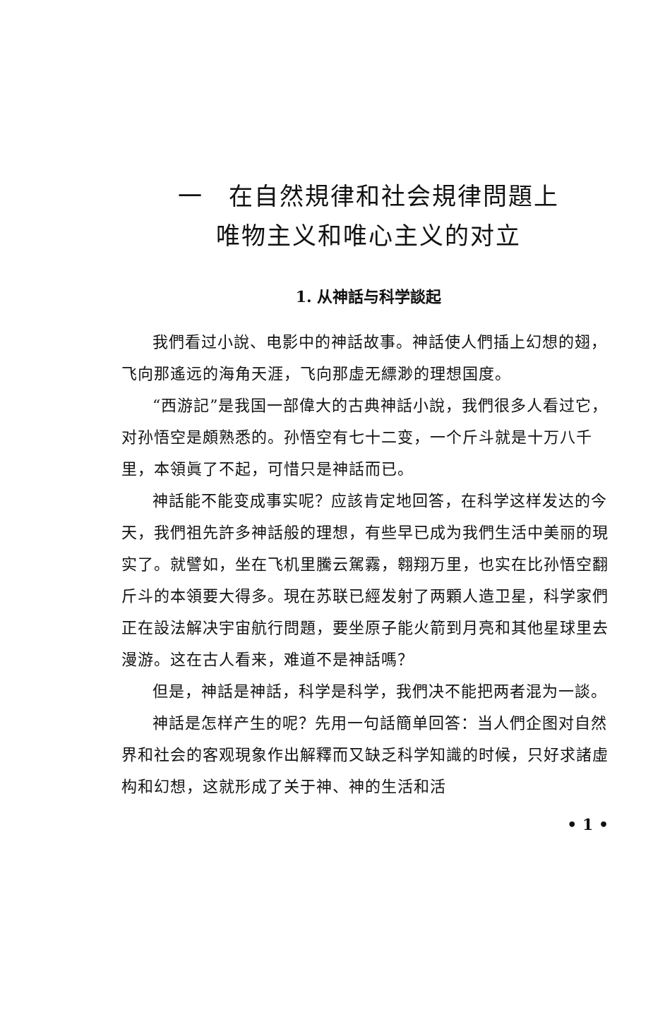一　在自然規律和社会規律問題上
唯物主义和唯心主义的对立
1. 从神話与科学談起
我們看过小說、电影中的神話故事。神話使人們插上幻想的翅，飞向那遙远的海角天涯，飞向那虛无縹渺的理想国度。
“西游記”是我国一部偉大的古典神話小說，我們很多人看过它，对孙悟空是頗熟悉的。孙悟空有七十二变，一个斤斗就是十万八千里，本領眞了不起，可惜只是神話而已。
神話能不能变成事实呢？应該肯定地回答，在科学这样发达的今天，我們祖先許多神話般的理想，有些早已成为我們生活中美丽的現实了。就譬如，坐在飞机里騰云駕霧，翱翔万里，也实在比孙悟空翻斤斗的本領要大得多。現在苏联已經发射了两顆人造卫星，科学家們正在設法解决宇宙航行問題，要坐原子能火箭到月亮和其他星球里去漫游。这在古人看来，难道不是神話嗎？
但是，神話是神話，科学是科学，我們决不能把两者混为一談。
神話是怎样产生的呢？先用一句話簡单回答：当人們企图对自然界和社会的客观現象作出解釋而又缺乏科学知識的时候，只好求諸虛构和幻想，这就形成了关于神、神的生活和活
• 1 •